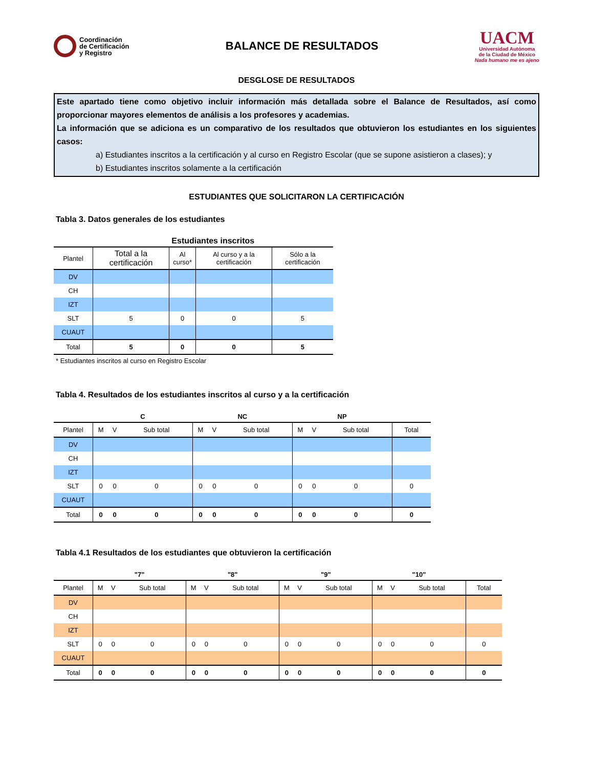Coordinación
de Certificación
y Registro
BALANCE DE RESULTADOS
UACM
Universidad Autónoma
de la Ciudad de México
Nada humano me es ajeno
DESGLOSE DE RESULTADOS
Este apartado tiene como objetivo incluir información más detallada sobre el Balance de Resultados, así como proporcionar mayores elementos de análisis a los profesores y academias.
La información que se adiciona es un comparativo de los resultados que obtuvieron los estudiantes en los siguientes casos:
a) Estudiantes inscritos a la certificación y al curso en Registro Escolar (que se supone asistieron a clases); y
b) Estudiantes inscritos solamente a la certificación
ESTUDIANTES QUE SOLICITARON LA CERTIFICACIÓN
Tabla 3. Datos generales de los estudiantes
| | Estudiantes inscritos | | | |
| --- | --- | --- | --- | --- |
| Plantel | Total a la certificación | Al curso* | Al curso y a la certificación | Sólo a la certificación |
| DV | | | | |
| CH | | | | |
| IZT | | | | |
| SLT | 5 | 0 | 0 | 5 |
| CUAUT | | | | |
| Total | 5 | 0 | 0 | 5 |
* Estudiantes inscritos al curso en Registro Escolar
Tabla 4. Resultados de los estudiantes inscritos al curso y a la certificación
| | C | | | NC | | | NP | | | |
| --- | --- | --- | --- | --- | --- | --- | --- | --- | --- | --- |
| Plantel | M | V | Sub total | M | V | Sub total | M | V | Sub total | Total |
| DV | | | | | | | | | | |
| CH | | | | | | | | | | |
| IZT | | | | | | | | | | |
| SLT | 0 | 0 | 0 | 0 | 0 | 0 | 0 | 0 | 0 | 0 |
| CUAUT | | | | | | | | | | |
| Total | 0 | 0 | 0 | 0 | 0 | 0 | 0 | 0 | 0 | 0 |
Tabla 4.1 Resultados de los estudiantes que obtuvieron la certificación
| | "7" | | | "8" | | | "9" | | | "10" | | | |
| --- | --- | --- | --- | --- | --- | --- | --- | --- | --- | --- | --- | --- | --- |
| Plantel | M | V | Sub total | M | V | Sub total | M | V | Sub total | M | V | Sub total | Total |
| DV | | | | | | | | | | | | | |
| CH | | | | | | | | | | | | | |
| IZT | | | | | | | | | | | | | |
| SLT | 0 | 0 | 0 | 0 | 0 | 0 | 0 | 0 | 0 | 0 | 0 | 0 | 0 |
| CUAUT | | | | | | | | | | | | | |
| Total | 0 | 0 | 0 | 0 | 0 | 0 | 0 | 0 | 0 | 0 | 0 | 0 | 0 |